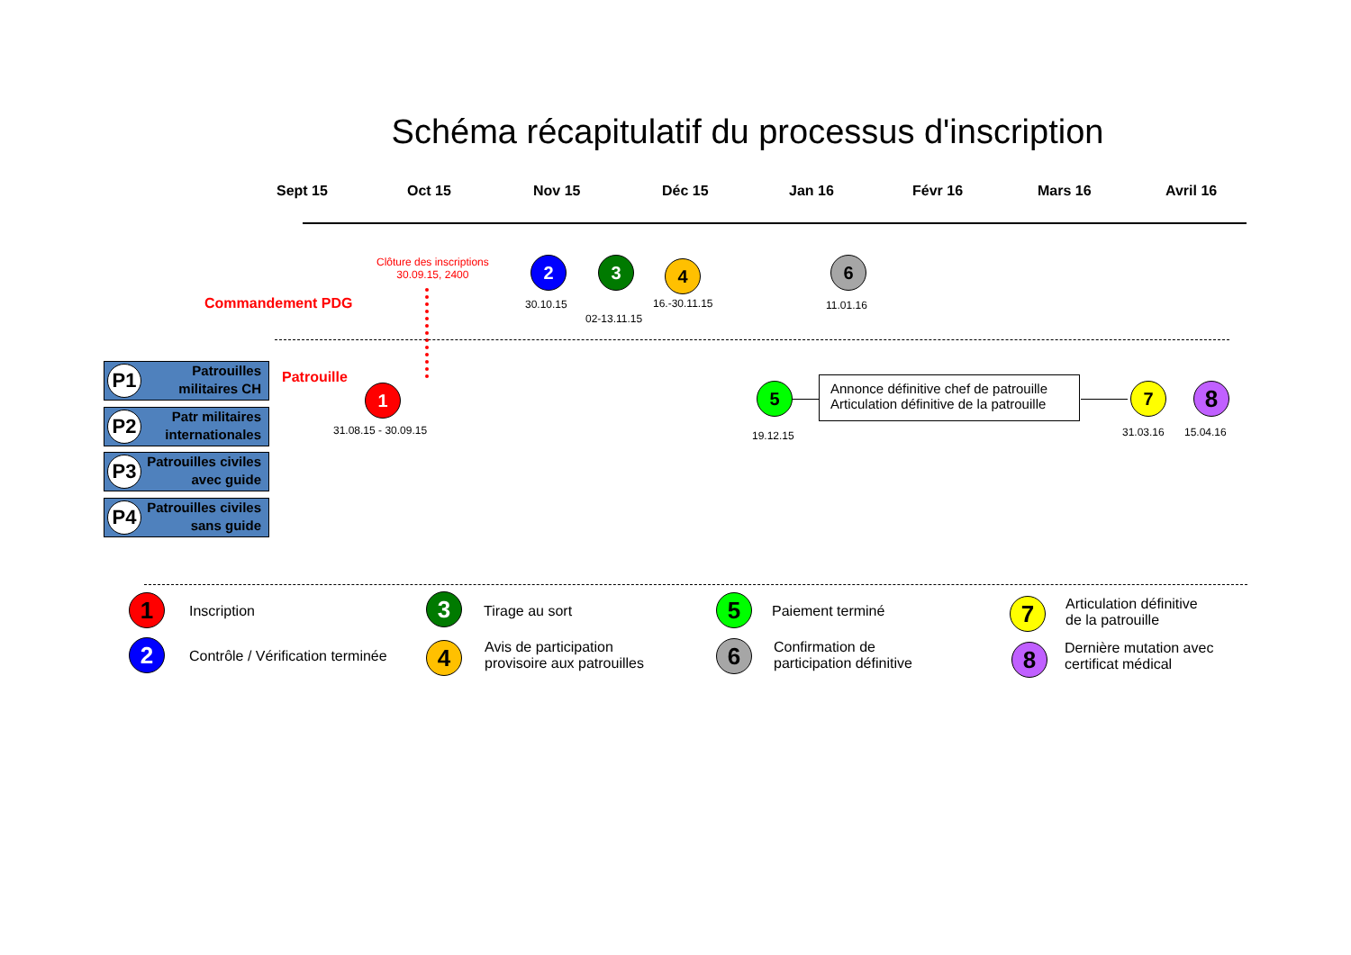Schéma récapitulatif du processus d'inscription
Sept 15 Oct 15 Nov 15 Déc 15 Jan 16 Févr 16 Mars 16 Avril 16
Clôture des inscriptions
30.09.15, 2400
Commandement PDG
2
30.10.15
3
02-13.11.15
4
16.-30.11.15
6
11.01.16
P1 Patrouilles
militaires CH
P2 Patr militaires
internationales
P3 Patrouilles civiles
avec guide
P4 Patrouilles civiles
sans guide
Patrouille
1
31.08.15 - 30.09.15
5
19.12.15
Annonce définitive chef de patrouille
Articulation définitive de la patrouille
7
31.03.16
8
15.04.16
1 Inscription
2
Contrôle / Vérification terminée
3 Tirage au sort
4
Avis de participation
provisoire aux patrouilles
5 Paiement terminé
6
Confirmation de
participation définitive
7
Articulation définitive
de la patrouille
8
Dernière mutation avec
certificat médical